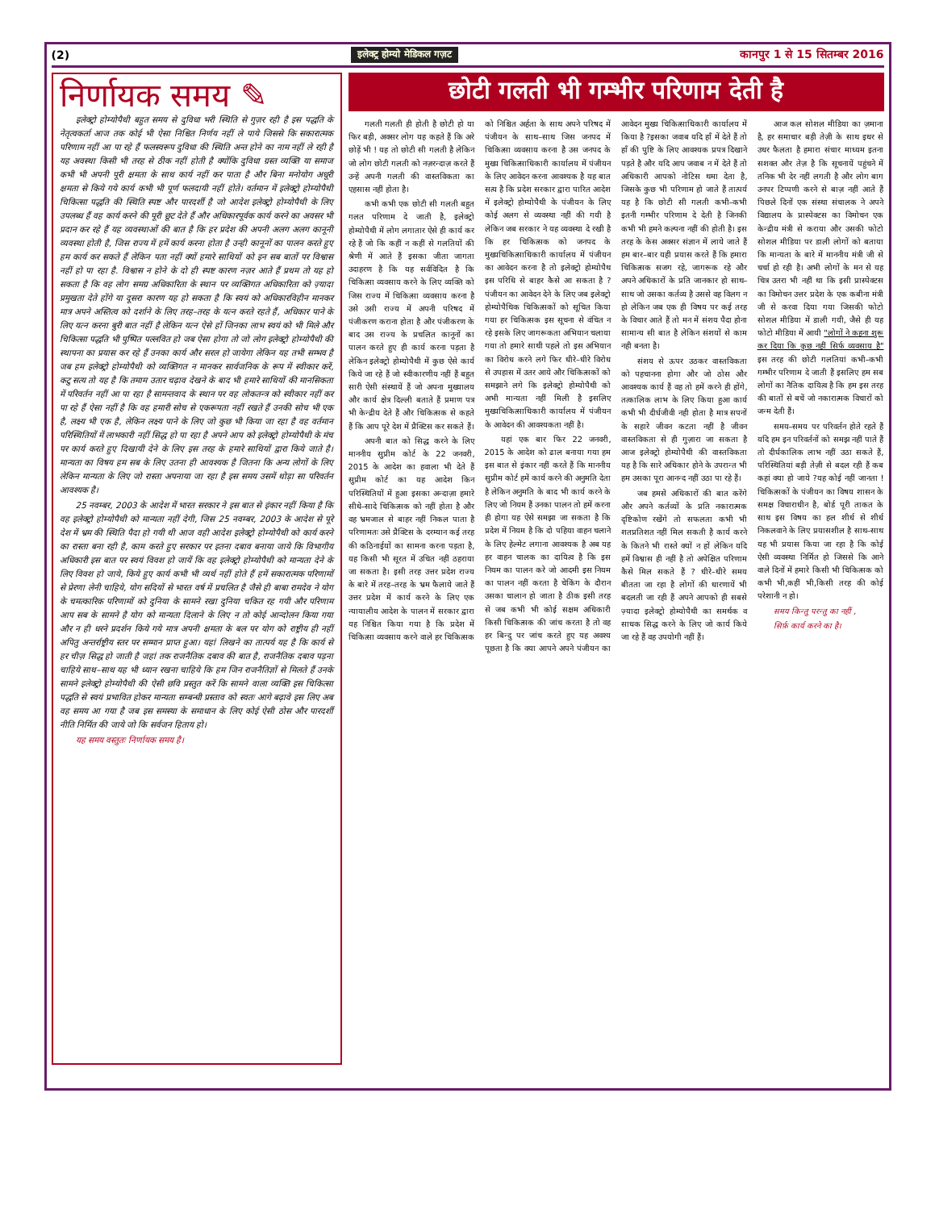(2) इलेक्ट्र होम्यो मेडिकल गज़ट कानपुर 1 से 15 सितम्बर 2016
निर्णायक समय ✎
इलेक्ट्रो होम्योपैथी बहुत समय से दुविधा भरी स्थिति से गुज़र रही है इस पद्धति के नेतृत्वकर्ता आज तक कोई भी ऐसा निश्चित निर्णय नहीं ले पाये जिससे कि सकारात्मक परिणाम नहीं आ पा रहे हैं फलस्वरूप दुविधा की स्थिति अन्त होने का नाम नहीं ले रही है यह अवस्था किसी भी तरह से ठीक नहीं होती है क्योंकि दुविधा ग्रस्त व्यक्ति या समाज कभी भी अपनी पूरी क्षमता के साथ कार्य नहीं कर पाता है और बिना मनोयोग अधूरी क्षमता से किये गये कार्य कभी भी पूर्ण फलदायी नहीं होते। वर्तमान में इलेक्ट्रो होम्योपैथी चिकित्सा पद्धति की स्थिति स्पष्ट और पारदर्शी है जो आदेश इलेक्ट्रो होम्योपैथी के लिए उपलब्ध हैं वह कार्य करने की पूरी छूट देते हैं और अधिकारपूर्वक कार्य करने का अवसर भी प्रदान कर रहे हैं यह व्यवस्थाओं की बात है कि हर प्रदेश की अपनी अलग अलग कानूनी व्यवस्था होती है, जिस राज्य में हमें कार्य करना होता है उन्ही कानूनों का पालन करते हुए हम कार्य कर सकते हैं लेकिन पता नहीं क्यों हमारे साथियों को इन सब बातों पर विश्वास नहीं हो पा रहा है. विश्वास न होने के दो ही स्पष्ट कारण नज़र आते हैं प्रथम तो यह हो सकता है कि वह लोग समग्र अधिकारिता के स्थान पर व्यक्तिगत अधिकारिता को ज़्यादा प्रमुखता देते होंगे या दूसरा कारण यह हो सकता है कि स्वयं को अधिकारविहीन मानकर मात्र अपने अस्तित्व को दर्शाने के लिए तरह–तरह के यत्न करते रहते हैं, अधिकार पाने के लिए यत्न करना बुरी बात नहीं है लेकिन यत्न ऐसे हों जिनका लाभ स्वयं को भी मिले और चिकित्सा पद्धति भी पुष्पित पल्लवित हो जब ऐसा होगा तो जो लोग इलेक्ट्रो होम्योपैथी की स्थापना का प्रयास कर रहे हैं उनका कार्य और सरल हो जायेगा लेकिन यह तभी सम्भव है जब हम इलेक्ट्रो होम्योपैथी को व्यक्तिगत न मानकर सार्वजनिक के रूप में स्वीकार करें, कटु सत्य तो यह है कि तमाम उतार चढ़ाव देखने के बाद भी हमारे साथियों की मानसिकता में परिवर्तन नहीं आ पा रहा है सामन्तवाद के स्थान पर वह लोकतन्त्र को स्वीकार नहीं कर पा रहे हैं ऐसा नहीं है कि वह हमारी सोच से एकरूपता नहीं रखते हैं उनकी सोच भी एक है, लक्ष्य भी एक है, लेकिन लक्ष्य पाने के लिए जो कुछ भी किया जा रहा है वह वर्तमान परिस्थितियों में लाभकारी नहीं सिद्ध हो पा रहा है अपने आप को इलेक्ट्रो होम्योपैथी के मंच पर कार्य करते हुए दिखायी देने के लिए इस तरह के हमारे साथियों द्वारा किये जाते है। मान्यता का विषय हम सब के लिए उतना ही आवश्यक है जितना कि अन्य लोगों के लिए लेकिन मान्यता के लिए जो रास्ता अपनाया जा रहा है इस समय उसमें थोड़ा सा परिवर्तन आवश्यक है।
25 नवम्बर, 2003 के आदेश में भारत सरकार ने इस बात से इंकार नहीं किया है कि वह इलेक्ट्रो होम्योपैथी को मान्यता नहीं देगी, जिस 25 नवम्बर, 2003 के आदेश से पूरे देश में भ्रम की स्थिति पैदा हो गयी थी आज वही आदेश इलेक्ट्रो होम्योपैथी को कार्य करने का रास्ता बना रही है, काम करते हुए सरकार पर इतना दबाव बनाया जाये कि विभागीय अधिकारी इस बात पर स्वयं विवश हो जायें कि वह इलेक्ट्रो होम्योपैथी को मान्यता देने के लिए विवश हो जाये, किये हुए कार्य कभी भी व्यर्थ नहीं होते हैं हमें सकारात्मक परिणामों से प्रेरणा लेनी चाहिये, योग सदियों से भारत वर्ष में प्रचलित है जैसे ही बाबा रामदेव ने योग के चमत्कारिक परिणामों को दुनिया के सामने रखा दुनिया चकित रह गयी और परिणाम आप सब के सामने है योग को मान्यता दिलाने के लिए न तो कोई आन्दोलन किया गया और न ही धरने प्रदर्शन किये गये मात्र अपनी क्षमता के बल पर योग को राष्ट्रीय ही नहीं अपितु अन्तर्राष्ट्रीय स्तर पर सम्मान प्राप्त हुआ। यहां लिखने का तात्पर्य यह है कि कार्य से हर चीज़ सिद्ध हो जाती है जहां तक राजनैतिक दबाव की बात है, राजनैतिक दबाव पड़ना चाहिये साथ–साथ यह भी ध्यान रखना चाहिये कि हम जिन राजनैतिज्ञों से मिलते हैं उनके सामने इलेक्ट्रो होम्योपैथी की ऐसी छवि प्रस्तुत करें कि सामने वाला व्यक्ति इस चिकित्सा पद्धति से स्वयं प्रभावित होकर मान्यता सम्बन्धी प्रस्ताव को स्वतः आगे बढ़ावे इस लिए अब वह समय आ गया है जब इस समस्या के समाधान के लिए कोई ऐसी ठोस और पारदर्शी नीति निर्मित की जाये जो कि सर्वजन हिताय हो।
यह समय वस्तुतः निर्णायक समय है।
छोटी गलती भी गम्भीर परिणाम देती है
गलती गलती ही होती है छोटी हो या फिर बड़ी, अक्सर लोग यह कहते हैं कि अरे छोड़ें भी ! यह तो छोटी सी गलती है लेकिन जो लोग छोटी गलती को नज़रन्दाज़ करते हैं उन्हें अपनी गलती की वास्तविकता का एहसास नहीं होता है।
कभी कभी एक छोटी सी गलती बहुत गलत परिणाम दे जाती है, इलेक्ट्रो होम्योपैथी में लोग लगातार ऐसे ही कार्य कर रहे हैं जो कि कहीं न कहीं से गलतियों की श्रेणी में आते हैं इसका जीता जागता उदाहरण है कि यह सर्वविदित है कि चिकित्सा व्यवसाय करने के लिए व्यक्ति को जिस राज्य में चिकित्सा व्यवसाय करना है उसे उसी राज्य में अपनी परिषद में पंजीकरण कराना होता है और पंजीकरण के बाद उस राज्य के प्रचलित कानूनों का पालन करते हुए ही कार्य करना पड़ता है लेकिन इलेक्ट्रो होम्योपैथी में कुछ ऐसे कार्य किये जा रहे हैं जो स्वीकारणीय नहीं हैं बहुत सारी ऐसी संस्थायें हैं जो अपना मुख्यालय और कार्य क्षेत्र दिल्ली बताते हैं प्रमाण पत्र भी केन्द्रीय देते हैं और चिकित्सक से कहते हैं कि आप पूरे देश में प्रैक्टिस कर सकते हैं।
अपनी बात को सिद्ध करने के लिए माननीय सुप्रीम कोर्ट के 22 जनवरी, 2015 के आदेश का हवाला भी देते हैं सुप्रीम कोर्ट का यह आदेश किन परिस्थितियों में हुआ इसका अन्दाज़ा हमारे सीधे–सादे चिकित्सक को नहीं होता है और वह भ्रमजाल से बाहर नहीं निकल पाता है परिणामतः उसे प्रैक्टिस के दरम्यान कई तरह की कठिनाईयों का सामना करना पड़ता है, यह किसी भी सूरत में उचित नहीं ठहराया जा सकता है। इसी तरह उत्तर प्रदेश राज्य के बारे में तरह–तरह के भ्रम फैलाये जाते हैं उत्तर प्रदेश में कार्य करने के लिए एक न्यायालीय आदेश के पालन में सरकार द्वारा यह निश्चित किया गया है कि प्रदेश में चिकित्सा व्यवसाय करने वाले हर चिकित्सक को निश्चित अर्हता के साथ अपने परिषद में पंजीयन के साथ–साथ जिस जनपद में चिकित्सा व्यवसाय करना है उस जनपद के मुख्य चिकित्साधिकारी कार्यालय में पंजीयन के लिए आवेदन करना आवश्यक है यह बात सत्य है कि प्रदेश सरकार द्वारा पारित आदेश में इलेक्ट्रो होम्योपैथी के पंजीयन के लिए कोई अलग से व्यवस्था नहीं की गयी है लेकिन जब सरकार ने यह व्यवस्था दे रखी है कि हर चिकित्सक को जनपद के मुख्यचिकित्साधिकारी कार्यालय में पंजीयन का आवेदन करना है तो इलेक्ट्रो होम्योपैथ इस परिधि से बाहर कैसे आ सकता है ?पंजीयन का आवेदन देने के लिए जब इलेक्ट्रो होम्योपैथिक चिकित्सकों को सूचित किया गया हर चिकित्सक इस सूचना से वंचित न रहे इसके लिए जागरूकता अभियान चलाया गया तो हमारे साथी पहले तो इस अभियान का विरोध करने लगे फिर धीरे–धीरे विरोध से उपहास में उतर आये और चिकित्सकों को समझाने लगे कि इलेक्ट्रो होम्योपैथी को अभी मान्यता नहीं मिली है इसलिए मुख्यचिकित्साधिकारी कार्यालय में पंजीयन के आवेदन की आवश्यकता नहीं है।
यहां एक बार फिर 22 जनवरी, 2015 के आदेश को ढाल बनाया गया हम इस बात से इंकार नहीं करते हैं कि माननीय सुप्रीम कोर्ट हमें कार्य करने की अनुमति देता है लेकिन अनुमति के बाद भी कार्य करने के लिए जो नियम हैं उनका पालन तो हमें करना ही होगा यह ऐसे समझा जा सकता है कि प्रदेश में नियम है कि दो पहिया वाहन चलाने के लिए हेल्मेट लगाना आवश्यक है अब यह हर वाहन चालक का दायित्व है कि इस नियम का पालन करे जो आदमी इस नियम का पालन नहीं करता है चेकिंग के दौरान उसका चालान हो जाता है ठीक इसी तरह से जब कभी भी कोई सक्षम अधिकारी किसी चिकित्सक की जांच करता है तो वह हर बिन्दु पर जांच करते हुए यह अवश्य पूछता है कि क्या आपने अपने पंजीयन का आवेदन मुख्य चिकित्साधिकारी कार्यालय में किया है ?इसका जवाब यदि हाँ में देते हैं तो हाँ की पुष्टि के लिए आवश्यक प्रपत्र दिखाने पड़ते है और यदि आप जवाब न में देते हैं तो अधिकारी आपको नोटिस थमा देता है, जिसके कुछ भी परिणाम हो जाते हैं तात्पर्य यह है कि छोटी सी गलती कभी–कभी इतनी गम्भीर परिणाम दे देती है जिनकी कभी भी हमने कल्पना नहीं की होती है। इस तरह के केस अक्सर संज्ञान में लाये जाते हैं हम बार–बार यही प्रयास करते हैं कि हमारा चिकित्सक सजग रहे, जागरूक रहे और अपने अधिकारों के प्रति जानकार हो साथ–साथ जो उसका कर्तव्य है उससे वह विलग न हो लेकिन जब एक ही विषय पर कई तरह के विचार आते हैं तो मन में संशय पैदा होना सामान्य सी बात है लेकिन संशयों से काम नही बनता है।
संशय से ऊपर उठकर वास्तविकता को पहचानना होगा और जो ठोस और आवश्यक कार्य हैं वह तो हमें करने ही होंगे, तत्कालिक लाभ के लिए किया हुआ कार्य कभी भी दीर्घजीवी नही होता है मात्र सपनों के सहारे जीवन कटता नहीं है जीवन वास्तविकता से ही गुज़ारा जा सकता है आज इलेक्ट्रो होम्योपैथी की वास्तविकता यह है कि सारे अधिकार होने के उपरान्त भी हम उसका पूरा आनन्द नहीं उठा पा रहे हैं।
जब हमसे अधिकारों की बात करेंगे और अपने कर्तव्यों के प्रति नकारात्मक दृष्टिकोण रखेंगे तो सफलता कभी भी शतप्रतिशत नहीं मिल सकती है कार्य करने के कितने भी रास्ते क्यों न हों लेकिन यदि हमें विश्वास ही नहीं है तो अपेक्षित परिणाम कैसे मिल सकते हैं ? धीरे–धीरे समय बीतता जा रहा है लोगों की धारणायें भी बदलती जा रही हैं अपने आपको ही सबसे ज़्यादा इलेक्ट्रो होम्योपैथी का समर्थक व साधक सिद्ध करने के लिए जो कार्य किये जा रहे हैं वह उपयोगी नहीं हैं।
आज कल सोशल मीडिया का ज़माना है, हर समाचार बड़ी तेज़ी के साथ इधर से उधर फैलता है हमारा संचार माध्यम इतना सशक्त और तेज़ है कि सूचनायें पहुंचने में तनिक भी देर नहीं लगती है और लोग बाग उनपर टिप्पणी करने से बाज़ नहीं आते हैं पिछले दिनों एक संस्था संचालक ने अपने विद्यालय के प्रास्पेक्टस का विमोचन एक केन्द्रीय मंत्री से कराया और उसकी फोटो सोशल मीडिया पर डाली लोगों को बताया कि मान्यता के बारे में माननीय मंत्री जी से चर्चा हो रही है। अभी लोगों के मन से यह चित्र उतरा भी नहीं था कि इसी प्रास्पेक्टस का विमोचन उत्तर प्रदेश के एक कबीना मंत्री जी से करवा दिया गया जिसकी फोटो सोशल मीडिया में डाली गयी, जैसे ही यह फोटो मीडिया में आयी "लोगों ने कहना शुरू कर दिया कि कुछ नहीं सिर्फ व्यवसाय है" इस तरह की छोटी गलतियां कभी–कभी गम्भीर परिणाम दे जाती हैं इसलिए हम सब लोगों का नैतिक दायित्व है कि हम इस तरह की बातों से बचें जो नकारात्मक विचारों को जन्म देती हैं।
समय–समय पर परिवर्तन होते रहते हैं यदि हम इन परिवर्तनों को समझ नहीं पाते हैं तो दीर्घकालिक लाभ नहीं उठा सकते हैं, परिस्थितियां बड़ी तेज़ी से बदल रही हैं कब कहां क्या हो जाये ?यह कोई नहीं जानता ! चिकित्सकों के पंजीयन का विषय शासन के समक्ष विचाराधीन है, बोर्ड पूरी ताकत के साथ इस विषय का हल शीर्ध से शीर्ध निकलवाने के लिए प्रयासशील है साथ–साथ यह भी प्रयास किया जा रहा है कि कोई ऐसी व्यवस्था निर्मित हो जिससे कि आने वाले दिनों में हमारे किसी भी चिकित्सक को कभी भी,कहीं भी,किसी तरह की कोई परेशानी न हो।
समय किन्तु परन्तु का नहीं ,
सिर्फ़ कार्य करने का है।